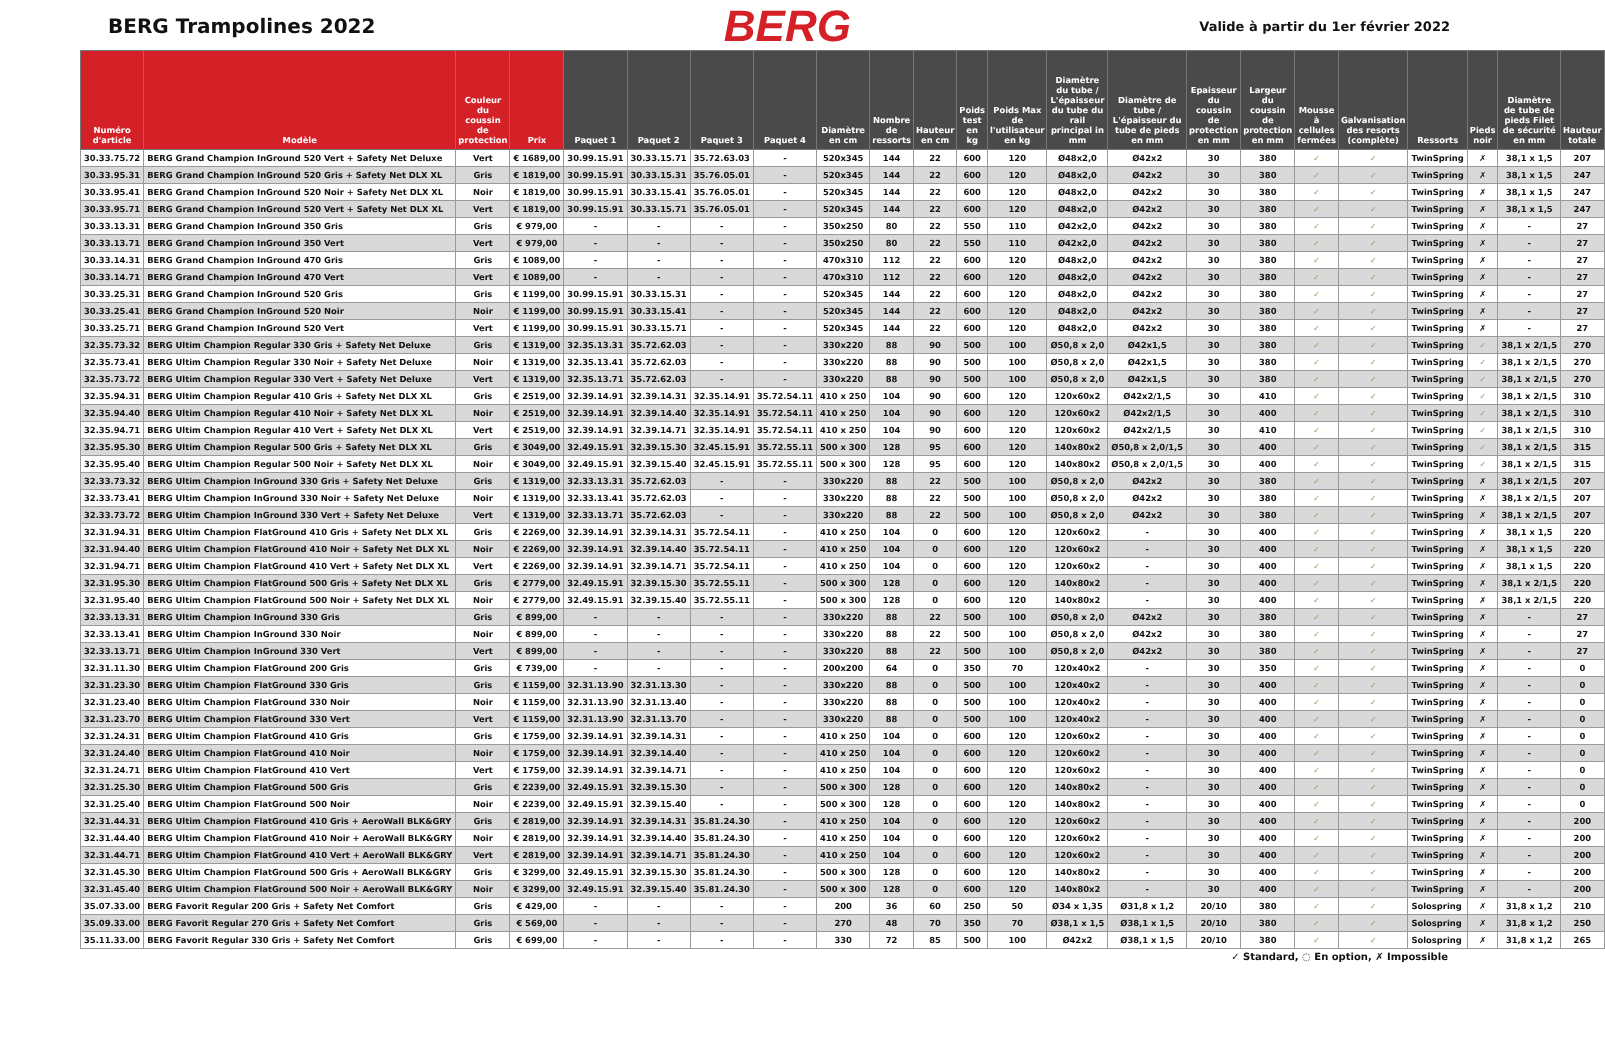BERG Trampolines 2022
BERG
Valide à partir du 1er février 2022
| Numéro d'article | Modèle | Couleur du coussin de protection | Prix | Paquet 1 | Paquet 2 | Paquet 3 | Paquet 4 | Diamètre en cm | Nombre de ressorts | Hauteur en cm | Poids test en kg | Poids Max de l'utilisateur en kg | Diamètre du tube / L'épaisseur du tube du rail principal in mm | Diamètre de tube / L'épaisseur du tube de pieds en mm | Epaisseur du coussin de protection en mm | Largeur du coussin de protection en mm | Mousse à cellules fermées | Galvanisation des resorts (complète) | Ressorts | Pieds noir | Diamètre de tube de pieds Filet de sécurité en mm | Hauteur totale |
| --- | --- | --- | --- | --- | --- | --- | --- | --- | --- | --- | --- | --- | --- | --- | --- | --- | --- | --- | --- | --- | --- | --- |
| 30.33.75.72 | BERG Grand Champion InGround 520 Vert + Safety Net Deluxe | Vert | € 1689,00 | 30.99.15.91 | 30.33.15.71 | 35.72.63.03 | - | 520x345 | 144 | 22 | 600 | 120 | Ø48x2,0 | Ø42x2 | 30 | 380 | ✓ | ✓ | TwinSpring | ✗ | 38,1 x 1,5 | 207 |
| 30.33.95.31 | BERG Grand Champion InGround 520 Gris + Safety Net DLX XL | Gris | € 1819,00 | 30.99.15.91 | 30.33.15.31 | 35.76.05.01 | - | 520x345 | 144 | 22 | 600 | 120 | Ø48x2,0 | Ø42x2 | 30 | 380 | ✓ | ✓ | TwinSpring | ✗ | 38,1 x 1,5 | 247 |
| 30.33.95.41 | BERG Grand Champion InGround 520 Noir + Safety Net DLX XL | Noir | € 1819,00 | 30.99.15.91 | 30.33.15.41 | 35.76.05.01 | - | 520x345 | 144 | 22 | 600 | 120 | Ø48x2,0 | Ø42x2 | 30 | 380 | ✓ | ✓ | TwinSpring | ✗ | 38,1 x 1,5 | 247 |
| 30.33.95.71 | BERG Grand Champion InGround 520 Vert + Safety Net DLX XL | Vert | € 1819,00 | 30.99.15.91 | 30.33.15.71 | 35.76.05.01 | - | 520x345 | 144 | 22 | 600 | 120 | Ø48x2,0 | Ø42x2 | 30 | 380 | ✓ | ✓ | TwinSpring | ✗ | 38,1 x 1,5 | 247 |
| 30.33.13.31 | BERG Grand Champion InGround 350 Gris | Gris | € 979,00 | - | - | - | - | 350x250 | 80 | 22 | 550 | 110 | Ø42x2,0 | Ø42x2 | 30 | 380 | ✓ | ✓ | TwinSpring | ✗ | - | 27 |
| 30.33.13.71 | BERG Grand Champion InGround 350 Vert | Vert | € 979,00 | - | - | - | - | 350x250 | 80 | 22 | 550 | 110 | Ø42x2,0 | Ø42x2 | 30 | 380 | ✓ | ✓ | TwinSpring | ✗ | - | 27 |
| 30.33.14.31 | BERG Grand Champion InGround 470 Gris | Gris | € 1089,00 | - | - | - | - | 470x310 | 112 | 22 | 600 | 120 | Ø48x2,0 | Ø42x2 | 30 | 380 | ✓ | ✓ | TwinSpring | ✗ | - | 27 |
| 30.33.14.71 | BERG Grand Champion InGround 470 Vert | Vert | € 1089,00 | - | - | - | - | 470x310 | 112 | 22 | 600 | 120 | Ø48x2,0 | Ø42x2 | 30 | 380 | ✓ | ✓ | TwinSpring | ✗ | - | 27 |
| 30.33.25.31 | BERG Grand Champion InGround 520 Gris | Gris | € 1199,00 | 30.99.15.91 | 30.33.15.31 | - | - | 520x345 | 144 | 22 | 600 | 120 | Ø48x2,0 | Ø42x2 | 30 | 380 | ✓ | ✓ | TwinSpring | ✗ | - | 27 |
| 30.33.25.41 | BERG Grand Champion InGround 520 Noir | Noir | € 1199,00 | 30.99.15.91 | 30.33.15.41 | - | - | 520x345 | 144 | 22 | 600 | 120 | Ø48x2,0 | Ø42x2 | 30 | 380 | ✓ | ✓ | TwinSpring | ✗ | - | 27 |
| 30.33.25.71 | BERG Grand Champion InGround 520 Vert | Vert | € 1199,00 | 30.99.15.91 | 30.33.15.71 | - | - | 520x345 | 144 | 22 | 600 | 120 | Ø48x2,0 | Ø42x2 | 30 | 380 | ✓ | ✓ | TwinSpring | ✗ | - | 27 |
| 32.35.73.32 | BERG Ultim Champion Regular 330 Gris + Safety Net Deluxe | Gris | € 1319,00 | 32.35.13.31 | 35.72.62.03 | - | - | 330x220 | 88 | 90 | 500 | 100 | Ø50,8 x 2,0 | Ø42x1,5 | 30 | 380 | ✓ | ✓ | TwinSpring | ✓ | 38,1 x 2/1,5 | 270 |
| 32.35.73.41 | BERG Ultim Champion Regular 330 Noir + Safety Net Deluxe | Noir | € 1319,00 | 32.35.13.41 | 35.72.62.03 | - | - | 330x220 | 88 | 90 | 500 | 100 | Ø50,8 x 2,0 | Ø42x1,5 | 30 | 380 | ✓ | ✓ | TwinSpring | ✓ | 38,1 x 2/1,5 | 270 |
| 32.35.73.72 | BERG Ultim Champion Regular 330 Vert + Safety Net Deluxe | Vert | € 1319,00 | 32.35.13.71 | 35.72.62.03 | - | - | 330x220 | 88 | 90 | 500 | 100 | Ø50,8 x 2,0 | Ø42x1,5 | 30 | 380 | ✓ | ✓ | TwinSpring | ✓ | 38,1 x 2/1,5 | 270 |
| 32.35.94.31 | BERG Ultim Champion Regular 410 Gris + Safety Net DLX XL | Gris | € 2519,00 | 32.39.14.91 | 32.39.14.31 | 32.35.14.91 | 35.72.54.11 | 410 x 250 | 104 | 90 | 600 | 120 | 120x60x2 | Ø42x2/1,5 | 30 | 410 | ✓ | ✓ | TwinSpring | ✓ | 38,1 x 2/1,5 | 310 |
| 32.35.94.40 | BERG Ultim Champion Regular 410 Noir + Safety Net DLX XL | Noir | € 2519,00 | 32.39.14.91 | 32.39.14.40 | 32.35.14.91 | 35.72.54.11 | 410 x 250 | 104 | 90 | 600 | 120 | 120x60x2 | Ø42x2/1,5 | 30 | 400 | ✓ | ✓ | TwinSpring | ✓ | 38,1 x 2/1,5 | 310 |
| 32.35.94.71 | BERG Ultim Champion Regular 410 Vert + Safety Net DLX XL | Vert | € 2519,00 | 32.39.14.91 | 32.39.14.71 | 32.35.14.91 | 35.72.54.11 | 410 x 250 | 104 | 90 | 600 | 120 | 120x60x2 | Ø42x2/1,5 | 30 | 410 | ✓ | ✓ | TwinSpring | ✓ | 38,1 x 2/1,5 | 310 |
| 32.35.95.30 | BERG Ultim Champion Regular 500 Gris + Safety Net DLX XL | Gris | € 3049,00 | 32.49.15.91 | 32.39.15.30 | 32.45.15.91 | 35.72.55.11 | 500 x 300 | 128 | 95 | 600 | 120 | 140x80x2 | Ø50,8 x 2,0/1,5 | 30 | 400 | ✓ | ✓ | TwinSpring | ✓ | 38,1 x 2/1,5 | 315 |
| 32.35.95.40 | BERG Ultim Champion Regular 500 Noir + Safety Net DLX XL | Noir | € 3049,00 | 32.49.15.91 | 32.39.15.40 | 32.45.15.91 | 35.72.55.11 | 500 x 300 | 128 | 95 | 600 | 120 | 140x80x2 | Ø50,8 x 2,0/1,5 | 30 | 400 | ✓ | ✓ | TwinSpring | ✓ | 38,1 x 2/1,5 | 315 |
| 32.33.73.32 | BERG Ultim Champion InGround 330 Gris + Safety Net Deluxe | Gris | € 1319,00 | 32.33.13.31 | 35.72.62.03 | - | - | 330x220 | 88 | 22 | 500 | 100 | Ø50,8 x 2,0 | Ø42x2 | 30 | 380 | ✓ | ✓ | TwinSpring | ✗ | 38,1 x 2/1,5 | 207 |
| 32.33.73.41 | BERG Ultim Champion InGround 330 Noir + Safety Net Deluxe | Noir | € 1319,00 | 32.33.13.41 | 35.72.62.03 | - | - | 330x220 | 88 | 22 | 500 | 100 | Ø50,8 x 2,0 | Ø42x2 | 30 | 380 | ✓ | ✓ | TwinSpring | ✗ | 38,1 x 2/1,5 | 207 |
| 32.33.73.72 | BERG Ultim Champion InGround 330 Vert + Safety Net Deluxe | Vert | € 1319,00 | 32.33.13.71 | 35.72.62.03 | - | - | 330x220 | 88 | 22 | 500 | 100 | Ø50,8 x 2,0 | Ø42x2 | 30 | 380 | ✓ | ✓ | TwinSpring | ✗ | 38,1 x 2/1,5 | 207 |
| 32.31.94.31 | BERG Ultim Champion FlatGround 410 Gris + Safety Net DLX XL | Gris | € 2269,00 | 32.39.14.91 | 32.39.14.31 | 35.72.54.11 | - | 410 x 250 | 104 | 0 | 600 | 120 | 120x60x2 | - | 30 | 400 | ✓ | ✓ | TwinSpring | ✗ | 38,1 x 1,5 | 220 |
| 32.31.94.40 | BERG Ultim Champion FlatGround 410 Noir + Safety Net DLX XL | Noir | € 2269,00 | 32.39.14.91 | 32.39.14.40 | 35.72.54.11 | - | 410 x 250 | 104 | 0 | 600 | 120 | 120x60x2 | - | 30 | 400 | ✓ | ✓ | TwinSpring | ✗ | 38,1 x 1,5 | 220 |
| 32.31.94.71 | BERG Ultim Champion FlatGround 410 Vert + Safety Net DLX XL | Vert | € 2269,00 | 32.39.14.91 | 32.39.14.71 | 35.72.54.11 | - | 410 x 250 | 104 | 0 | 600 | 120 | 120x60x2 | - | 30 | 400 | ✓ | ✓ | TwinSpring | ✗ | 38,1 x 1,5 | 220 |
| 32.31.95.30 | BERG Ultim Champion FlatGround 500 Gris + Safety Net DLX XL | Gris | € 2779,00 | 32.49.15.91 | 32.39.15.30 | 35.72.55.11 | - | 500 x 300 | 128 | 0 | 600 | 120 | 140x80x2 | - | 30 | 400 | ✓ | ✓ | TwinSpring | ✗ | 38,1 x 2/1,5 | 220 |
| 32.31.95.40 | BERG Ultim Champion FlatGround 500 Noir + Safety Net DLX XL | Noir | € 2779,00 | 32.49.15.91 | 32.39.15.40 | 35.72.55.11 | - | 500 x 300 | 128 | 0 | 600 | 120 | 140x80x2 | - | 30 | 400 | ✓ | ✓ | TwinSpring | ✗ | 38,1 x 2/1,5 | 220 |
| 32.33.13.31 | BERG Ultim Champion InGround 330 Gris | Gris | € 899,00 | - | - | - | - | 330x220 | 88 | 22 | 500 | 100 | Ø50,8 x 2,0 | Ø42x2 | 30 | 380 | ✓ | ✓ | TwinSpring | ✗ | - | 27 |
| 32.33.13.41 | BERG Ultim Champion InGround 330 Noir | Noir | € 899,00 | - | - | - | - | 330x220 | 88 | 22 | 500 | 100 | Ø50,8 x 2,0 | Ø42x2 | 30 | 380 | ✓ | ✓ | TwinSpring | ✗ | - | 27 |
| 32.33.13.71 | BERG Ultim Champion InGround 330 Vert | Vert | € 899,00 | - | - | - | - | 330x220 | 88 | 22 | 500 | 100 | Ø50,8 x 2,0 | Ø42x2 | 30 | 380 | ✓ | ✓ | TwinSpring | ✗ | - | 27 |
| 32.31.11.30 | BERG Ultim Champion FlatGround 200 Gris | Gris | € 739,00 | - | - | - | - | 200x200 | 64 | 0 | 350 | 70 | 120x40x2 | - | 30 | 350 | ✓ | ✓ | TwinSpring | ✗ | - | 0 |
| 32.31.23.30 | BERG Ultim Champion FlatGround 330 Gris | Gris | € 1159,00 | 32.31.13.90 | 32.31.13.30 | - | - | 330x220 | 88 | 0 | 500 | 100 | 120x40x2 | - | 30 | 400 | ✓ | ✓ | TwinSpring | ✗ | - | 0 |
| 32.31.23.40 | BERG Ultim Champion FlatGround 330 Noir | Noir | € 1159,00 | 32.31.13.90 | 32.31.13.40 | - | - | 330x220 | 88 | 0 | 500 | 100 | 120x40x2 | - | 30 | 400 | ✓ | ✓ | TwinSpring | ✗ | - | 0 |
| 32.31.23.70 | BERG Ultim Champion FlatGround 330 Vert | Vert | € 1159,00 | 32.31.13.90 | 32.31.13.70 | - | - | 330x220 | 88 | 0 | 500 | 100 | 120x40x2 | - | 30 | 400 | ✓ | ✓ | TwinSpring | ✗ | - | 0 |
| 32.31.24.31 | BERG Ultim Champion FlatGround 410 Gris | Gris | € 1759,00 | 32.39.14.91 | 32.39.14.31 | - | - | 410 x 250 | 104 | 0 | 600 | 120 | 120x60x2 | - | 30 | 400 | ✓ | ✓ | TwinSpring | ✗ | - | 0 |
| 32.31.24.40 | BERG Ultim Champion FlatGround 410 Noir | Noir | € 1759,00 | 32.39.14.91 | 32.39.14.40 | - | - | 410 x 250 | 104 | 0 | 600 | 120 | 120x60x2 | - | 30 | 400 | ✓ | ✓ | TwinSpring | ✗ | - | 0 |
| 32.31.24.71 | BERG Ultim Champion FlatGround 410 Vert | Vert | € 1759,00 | 32.39.14.91 | 32.39.14.71 | - | - | 410 x 250 | 104 | 0 | 600 | 120 | 120x60x2 | - | 30 | 400 | ✓ | ✓ | TwinSpring | ✗ | - | 0 |
| 32.31.25.30 | BERG Ultim Champion FlatGround 500 Gris | Gris | € 2239,00 | 32.49.15.91 | 32.39.15.30 | - | - | 500 x 300 | 128 | 0 | 600 | 120 | 140x80x2 | - | 30 | 400 | ✓ | ✓ | TwinSpring | ✗ | - | 0 |
| 32.31.25.40 | BERG Ultim Champion FlatGround 500 Noir | Noir | € 2239,00 | 32.49.15.91 | 32.39.15.40 | - | - | 500 x 300 | 128 | 0 | 600 | 120 | 140x80x2 | - | 30 | 400 | ✓ | ✓ | TwinSpring | ✗ | - | 0 |
| 32.31.44.31 | BERG Ultim Champion FlatGround 410 Gris + AeroWall BLK&GRY | Gris | € 2819,00 | 32.39.14.91 | 32.39.14.31 | 35.81.24.30 | - | 410 x 250 | 104 | 0 | 600 | 120 | 120x60x2 | - | 30 | 400 | ✓ | ✓ | TwinSpring | ✗ | - | 200 |
| 32.31.44.40 | BERG Ultim Champion FlatGround 410 Noir + AeroWall BLK&GRY | Noir | € 2819,00 | 32.39.14.91 | 32.39.14.40 | 35.81.24.30 | - | 410 x 250 | 104 | 0 | 600 | 120 | 120x60x2 | - | 30 | 400 | ✓ | ✓ | TwinSpring | ✗ | - | 200 |
| 32.31.44.71 | BERG Ultim Champion FlatGround 410 Vert + AeroWall BLK&GRY | Vert | € 2819,00 | 32.39.14.91 | 32.39.14.71 | 35.81.24.30 | - | 410 x 250 | 104 | 0 | 600 | 120 | 120x60x2 | - | 30 | 400 | ✓ | ✓ | TwinSpring | ✗ | - | 200 |
| 32.31.45.30 | BERG Ultim Champion FlatGround 500 Gris + AeroWall BLK&GRY | Gris | € 3299,00 | 32.49.15.91 | 32.39.15.30 | 35.81.24.30 | - | 500 x 300 | 128 | 0 | 600 | 120 | 140x80x2 | - | 30 | 400 | ✓ | ✓ | TwinSpring | ✗ | - | 200 |
| 32.31.45.40 | BERG Ultim Champion FlatGround 500 Noir + AeroWall BLK&GRY | Noir | € 3299,00 | 32.49.15.91 | 32.39.15.40 | 35.81.24.30 | - | 500 x 300 | 128 | 0 | 600 | 120 | 140x80x2 | - | 30 | 400 | ✓ | ✓ | TwinSpring | ✗ | - | 200 |
| 35.07.33.00 | BERG Favorit Regular 200 Gris + Safety Net Comfort | Gris | € 429,00 | - | - | - | - | 200 | 36 | 60 | 250 | 50 | Ø34 x 1,35 | Ø31,8 x 1,2 | 20/10 | 380 | ✓ | ✓ | Solospring | ✗ | 31,8 x 1,2 | 210 |
| 35.09.33.00 | BERG Favorit Regular 270 Gris + Safety Net Comfort | Gris | € 569,00 | - | - | - | - | 270 | 48 | 70 | 350 | 70 | Ø38,1 x 1,5 | Ø38,1 x 1,5 | 20/10 | 380 | ✓ | ✓ | Solospring | ✗ | 31,8 x 1,2 | 250 |
| 35.11.33.00 | BERG Favorit Regular 330 Gris + Safety Net Comfort | Gris | € 699,00 | - | - | - | - | 330 | 72 | 85 | 500 | 100 | Ø42x2 | Ø38,1 x 1,5 | 20/10 | 380 | ✓ | ✓ | Solospring | ✗ | 31,8 x 1,2 | 265 |
✓ Standard, ◌ En option, ✗ Impossible